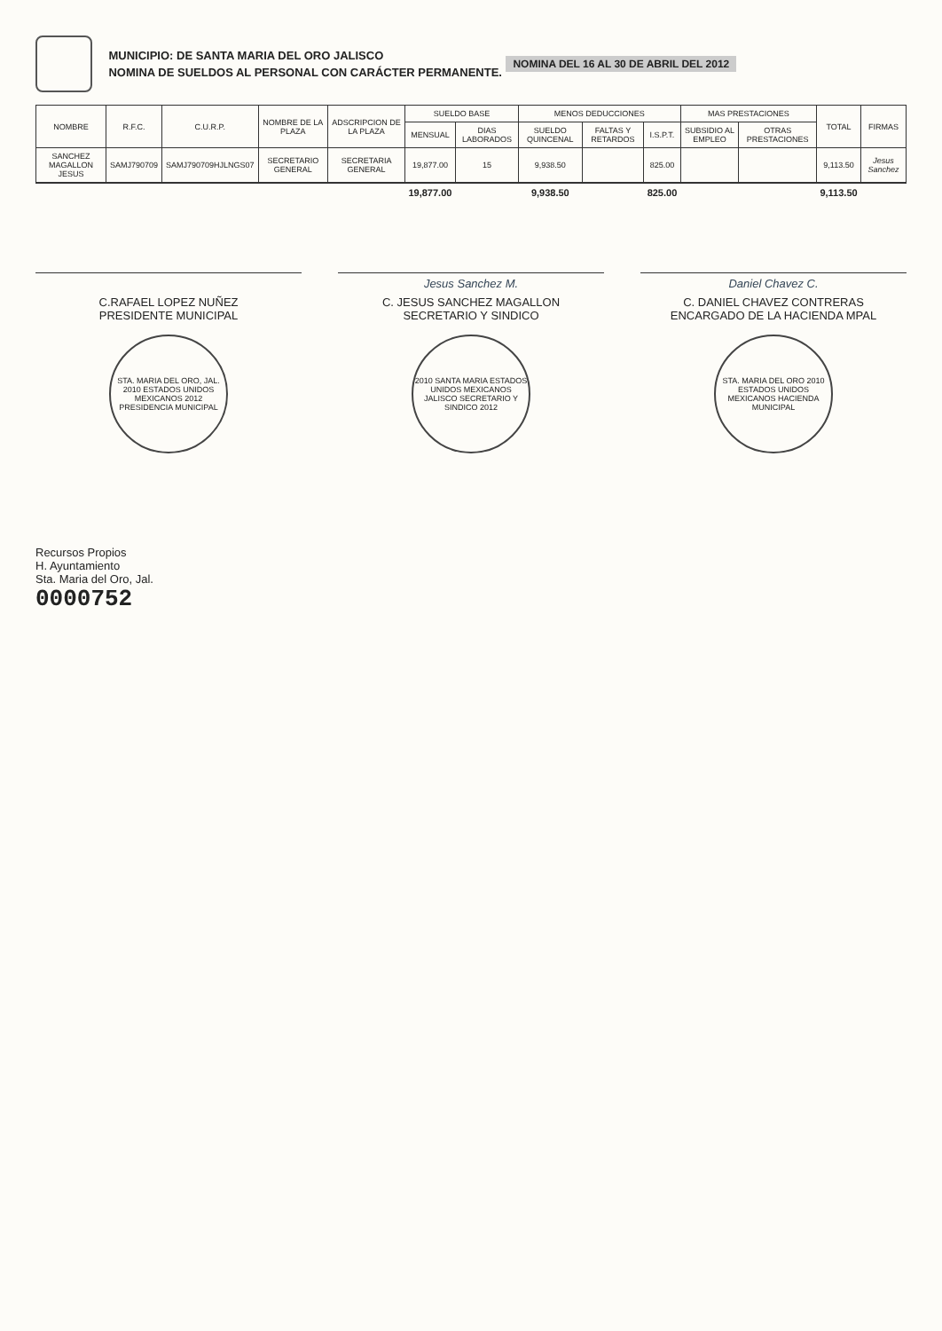MUNICIPIO: DE SANTA MARIA DEL ORO JALISCO
NOMINA DE SUELDOS AL PERSONAL CON CARÁCTER PERMANENTE.
NOMINA DEL 16 AL 30 DE ABRIL DEL 2012
| NOMBRE | R.F.C. | C.U.R.P. | NOMBRE DE LA PLAZA | ADSCRIPCION DE LA PLAZA | SUELDO BASE | | MENOS DEDUCCIONES | | | MAS PRESTACIONES | | TOTAL | FIRMAS |
| --- | --- | --- | --- | --- | --- | --- | --- | --- | --- | --- | --- | --- | --- |
| | | | | | MENSUAL | DIAS LABORADOS | SUELDO QUINCENAL | FALTAS Y RETARDOS | I.S.P.T. | SUBSIDIO AL EMPLEO | OTRAS PRESTACIONES | | |
| SANCHEZ MAGALLON JESUS | SAMJ790709 | SAMJ790709HJLNGS07 | SECRETARIO GENERAL | SECRETARIA GENERAL | 19,877.00 | 15 | 9,938.50 | | 825.00 | | | 9,113.50 | Jesus Sanchez |
| | | | | | 19,877.00 | | 9,938.50 | | 825.00 | | | 9,113.50 | |
C.RAFAEL LOPEZ NUÑEZ
PRESIDENTE MUNICIPAL
STA. MARIA DEL ORO, JAL. 2010 ESTADOS UNIDOS MEXICANOS 2012 PRESIDENCIA MUNICIPAL
Jesus Sanchez M.
C. JESUS SANCHEZ MAGALLON
SECRETARIO Y SINDICO
2010 SANTA MARIA ESTADOS UNIDOS MEXICANOS JALISCO SECRETARIO Y SINDICO 2012
Daniel Chavez C.
C. DANIEL CHAVEZ CONTRERAS
ENCARGADO DE LA HACIENDA MPAL
STA. MARIA DEL ORO 2010 ESTADOS UNIDOS MEXICANOS HACIENDA MUNICIPAL
Recursos Propios
H. Ayuntamiento
Sta. Maria del Oro, Jal.
0000752